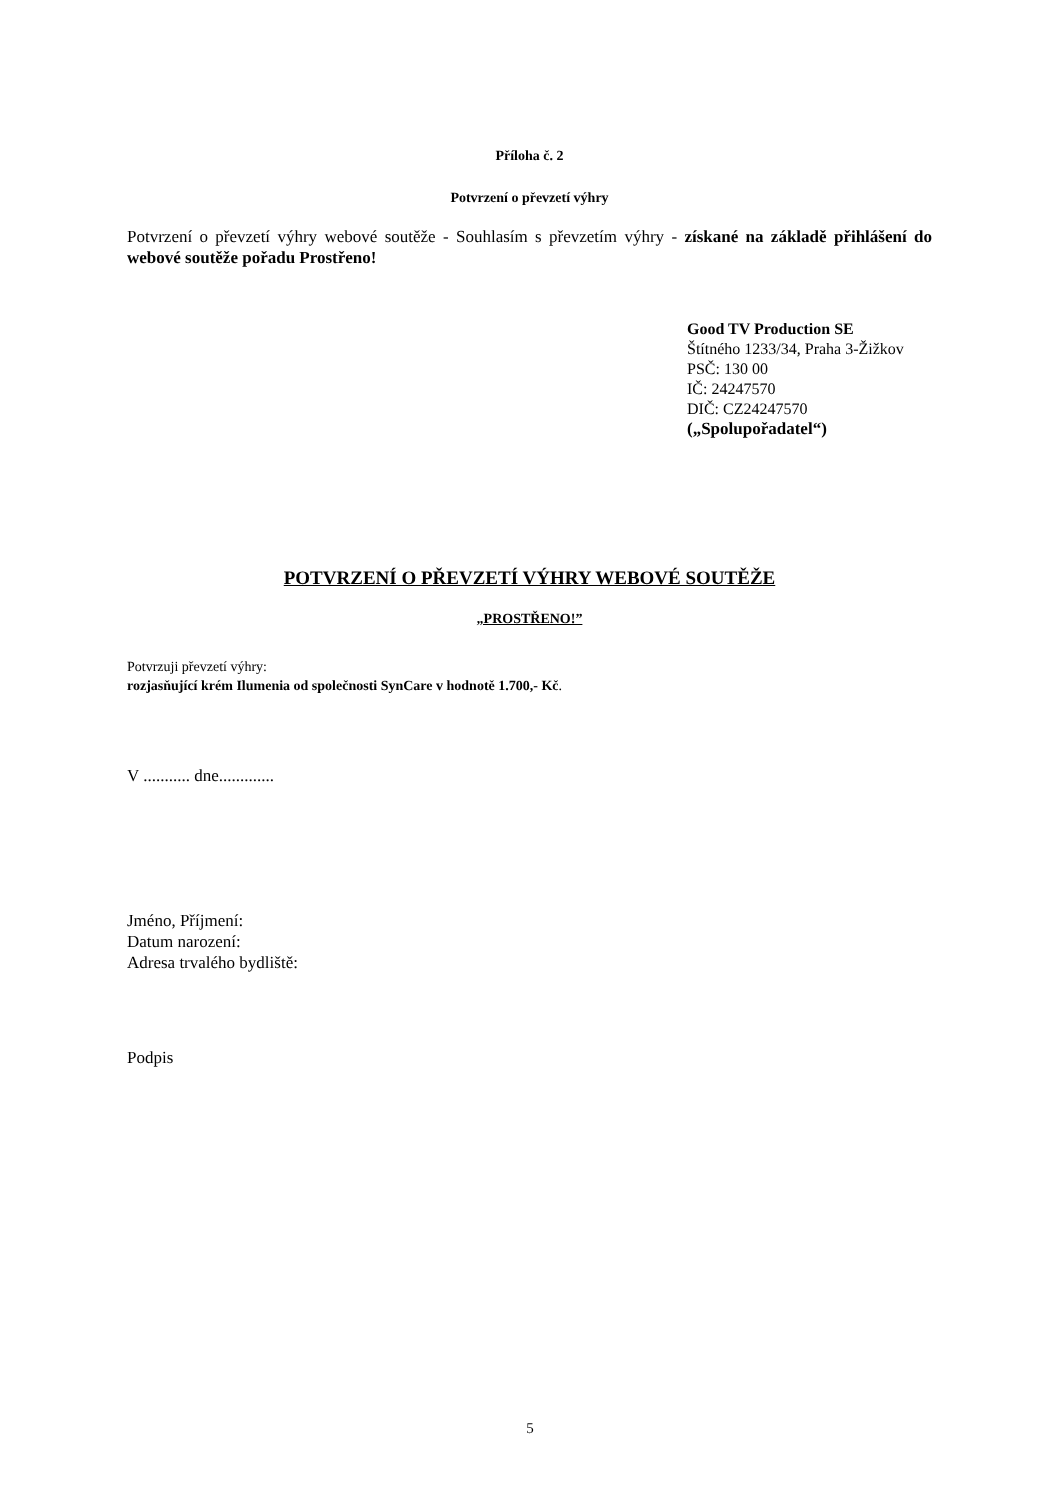Příloha č. 2
Potvrzení o převzetí výhry
Potvrzení o převzetí výhry webové soutěže - Souhlasím s převzetím výhry - získané na základě přihlášení do webové soutěže pořadu Prostřeno!
Good TV Production SE
Štítného 1233/34, Praha 3-Žižkov
PSČ: 130 00
IČ: 24247570
DIČ: CZ24247570
(„Spolupořadatel“)
POTVRZENÍ O PŘEVZETÍ VÝHRY WEBOVÉ SOUTĚŽE
„PROSTŘENO!”
Potvrzuji převzetí výhry:
rozjasňující krém Ilumenia od společnosti SynCare v hodnotě 1.700,- Kč.
V ........... dne.............
Jméno, Příjmení:
Datum narození:
Adresa trvalého bydliště:
Podpis
5